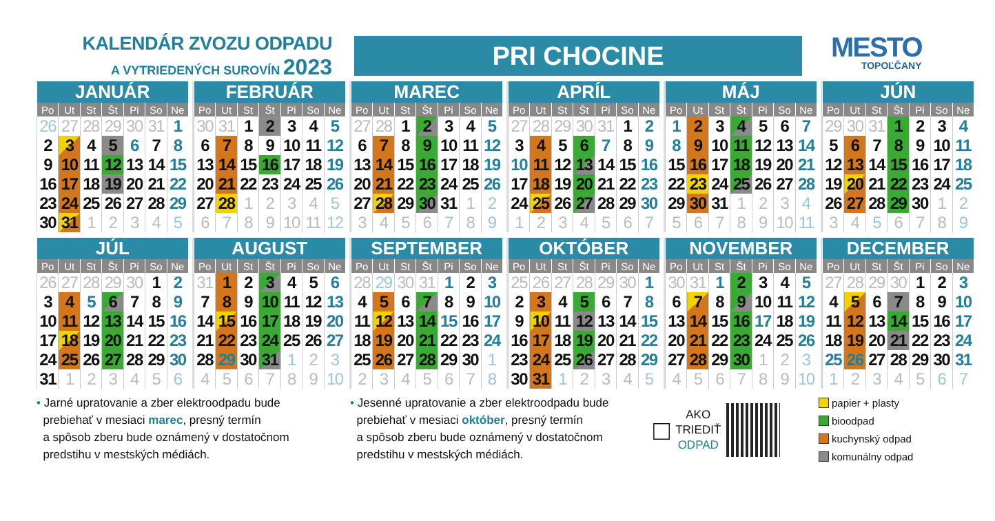KALENDÁR ZVOZU ODPADU
A VYTRIEDENÝCH SUROVÍN 2023
PRI CHOCINE
MESTO
TOPOĽČANY
| JANUÁR | | | | | | |
| --- | --- | --- | --- | --- | --- | --- |
| Po | Ut | St | Št | Pi | So | Ne |
| 26 | 27 | 28 | 29 | 30 | 31 | 1 |
| 2 | 3 | 4 | 5 | 6 | 7 | 8 |
| 9 | 10 | 11 | 12 | 13 | 14 | 15 |
| 16 | 17 | 18 | 19 | 20 | 21 | 22 |
| 23 | 24 | 25 | 26 | 27 | 28 | 29 |
| 30 | 31 | 1 | 2 | 3 | 4 | 5 |
| FEBRUÁR | | | | | | |
| --- | --- | --- | --- | --- | --- | --- |
| Po | Ut | St | Št | Pi | So | Ne |
| 30 | 31 | 1 | 2 | 3 | 4 | 5 |
| 6 | 7 | 8 | 9 | 10 | 11 | 12 |
| 13 | 14 | 15 | 16 | 17 | 18 | 19 |
| 20 | 21 | 22 | 23 | 24 | 25 | 26 |
| 27 | 28 | 1 | 2 | 3 | 4 | 5 |
| 6 | 7 | 8 | 9 | 10 | 11 | 12 |
| MAREC | | | | | | |
| --- | --- | --- | --- | --- | --- | --- |
| Po | Ut | St | Št | Pi | So | Ne |
| 27 | 28 | 1 | 2 | 3 | 4 | 5 |
| 6 | 7 | 8 | 9 | 10 | 11 | 12 |
| 13 | 14 | 15 | 16 | 17 | 18 | 19 |
| 20 | 21 | 22 | 23 | 24 | 25 | 26 |
| 27 | 28 | 29 | 30 | 31 | 1 | 2 |
| 3 | 4 | 5 | 6 | 7 | 8 | 9 |
| APRÍL | | | | | | |
| --- | --- | --- | --- | --- | --- | --- |
| Po | Ut | St | Št | Pi | So | Ne |
| 27 | 28 | 29 | 30 | 31 | 1 | 2 |
| 3 | 4 | 5 | 6 | 7 | 8 | 9 |
| 10 | 11 | 12 | 13 | 14 | 15 | 16 |
| 17 | 18 | 19 | 20 | 21 | 22 | 23 |
| 24 | 25 | 26 | 27 | 28 | 29 | 30 |
| 1 | 2 | 3 | 4 | 5 | 6 | 7 |
| MÁJ | | | | | | |
| --- | --- | --- | --- | --- | --- | --- |
| Po | Ut | St | Št | Pi | So | Ne |
| 1 | 2 | 3 | 4 | 5 | 6 | 7 |
| 8 | 9 | 10 | 11 | 12 | 13 | 14 |
| 15 | 16 | 17 | 18 | 19 | 20 | 21 |
| 22 | 23 | 24 | 25 | 26 | 27 | 28 |
| 29 | 30 | 31 | 1 | 2 | 3 | 4 |
| 5 | 6 | 7 | 8 | 9 | 10 | 11 |
| JÚN | | | | | | |
| --- | --- | --- | --- | --- | --- | --- |
| Po | Ut | St | Št | Pi | So | Ne |
| 29 | 30 | 31 | 1 | 2 | 3 | 4 |
| 5 | 6 | 7 | 8 | 9 | 10 | 11 |
| 12 | 13 | 14 | 15 | 16 | 17 | 18 |
| 19 | 20 | 21 | 22 | 23 | 24 | 25 |
| 26 | 27 | 28 | 29 | 30 | 1 | 2 |
| 3 | 4 | 5 | 6 | 7 | 8 | 9 |
| JÚL | | | | | | |
| --- | --- | --- | --- | --- | --- | --- |
| Po | Ut | St | Št | Pi | So | Ne |
| 26 | 27 | 28 | 29 | 30 | 1 | 2 |
| 3 | 4 | 5 | 6 | 7 | 8 | 9 |
| 10 | 11 | 12 | 13 | 14 | 15 | 16 |
| 17 | 18 | 19 | 20 | 21 | 22 | 23 |
| 24 | 25 | 26 | 27 | 28 | 29 | 30 |
| 31 | 1 | 2 | 3 | 4 | 5 | 6 |
| AUGUST | | | | | | |
| --- | --- | --- | --- | --- | --- | --- |
| Po | Ut | St | Št | Pi | So | Ne |
| 31 | 1 | 2 | 3 | 4 | 5 | 6 |
| 7 | 8 | 9 | 10 | 11 | 12 | 13 |
| 14 | 15 | 16 | 17 | 18 | 19 | 20 |
| 21 | 22 | 23 | 24 | 25 | 26 | 27 |
| 28 | 29 | 30 | 31 | 1 | 2 | 3 |
| 4 | 5 | 6 | 7 | 8 | 9 | 10 |
| SEPTEMBER | | | | | | |
| --- | --- | --- | --- | --- | --- | --- |
| Po | Ut | St | Št | Pi | So | Ne |
| 28 | 29 | 30 | 31 | 1 | 2 | 3 |
| 4 | 5 | 6 | 7 | 8 | 9 | 10 |
| 11 | 12 | 13 | 14 | 15 | 16 | 17 |
| 18 | 19 | 20 | 21 | 22 | 23 | 24 |
| 25 | 26 | 27 | 28 | 29 | 30 | 1 |
| 2 | 3 | 4 | 5 | 6 | 7 | 8 |
| OKTÓBER | | | | | | |
| --- | --- | --- | --- | --- | --- | --- |
| Po | Ut | St | Št | Pi | So | Ne |
| 25 | 26 | 27 | 28 | 29 | 30 | 1 |
| 2 | 3 | 4 | 5 | 6 | 7 | 8 |
| 9 | 10 | 11 | 12 | 13 | 14 | 15 |
| 16 | 17 | 18 | 19 | 20 | 21 | 22 |
| 23 | 24 | 25 | 26 | 27 | 28 | 29 |
| 30 | 31 | 1 | 2 | 3 | 4 | 5 |
| NOVEMBER | | | | | | |
| --- | --- | --- | --- | --- | --- | --- |
| Po | Ut | St | Št | Pi | So | Ne |
| 30 | 31 | 1 | 2 | 3 | 4 | 5 |
| 6 | 7 | 8 | 9 | 10 | 11 | 12 |
| 13 | 14 | 15 | 16 | 17 | 18 | 19 |
| 20 | 21 | 22 | 23 | 24 | 25 | 26 |
| 27 | 28 | 29 | 30 | 1 | 2 | 3 |
| 4 | 5 | 6 | 7 | 8 | 9 | 10 |
| DECEMBER | | | | | | |
| --- | --- | --- | --- | --- | --- | --- |
| Po | Ut | St | Št | Pi | So | Ne |
| 27 | 28 | 29 | 30 | 1 | 2 | 3 |
| 4 | 5 | 6 | 7 | 8 | 9 | 10 |
| 11 | 12 | 13 | 14 | 15 | 16 | 17 |
| 18 | 19 | 20 | 21 | 22 | 23 | 24 |
| 25 | 26 | 27 | 28 | 29 | 30 | 31 |
| 1 | 2 | 3 | 4 | 5 | 6 | 7 |
• Jarné upratovanie a zber elektroodpadu bude
prebiehať v mesiaci marec, presný termín
a spôsob zberu bude oznámený v dostatočnom
predstihu v mestských médiách.
• Jesenné upratovanie a zber elektroodpadu bude
prebiehať v mesiaci október, presný termín
a spôsob zberu bude oznámený v dostatočnom
predstihu v mestských médiách.
□
AKO
TRIEDIŤ
ODPAD
papier + plasty
bioodpad
kuchynský odpad
komunálny odpad